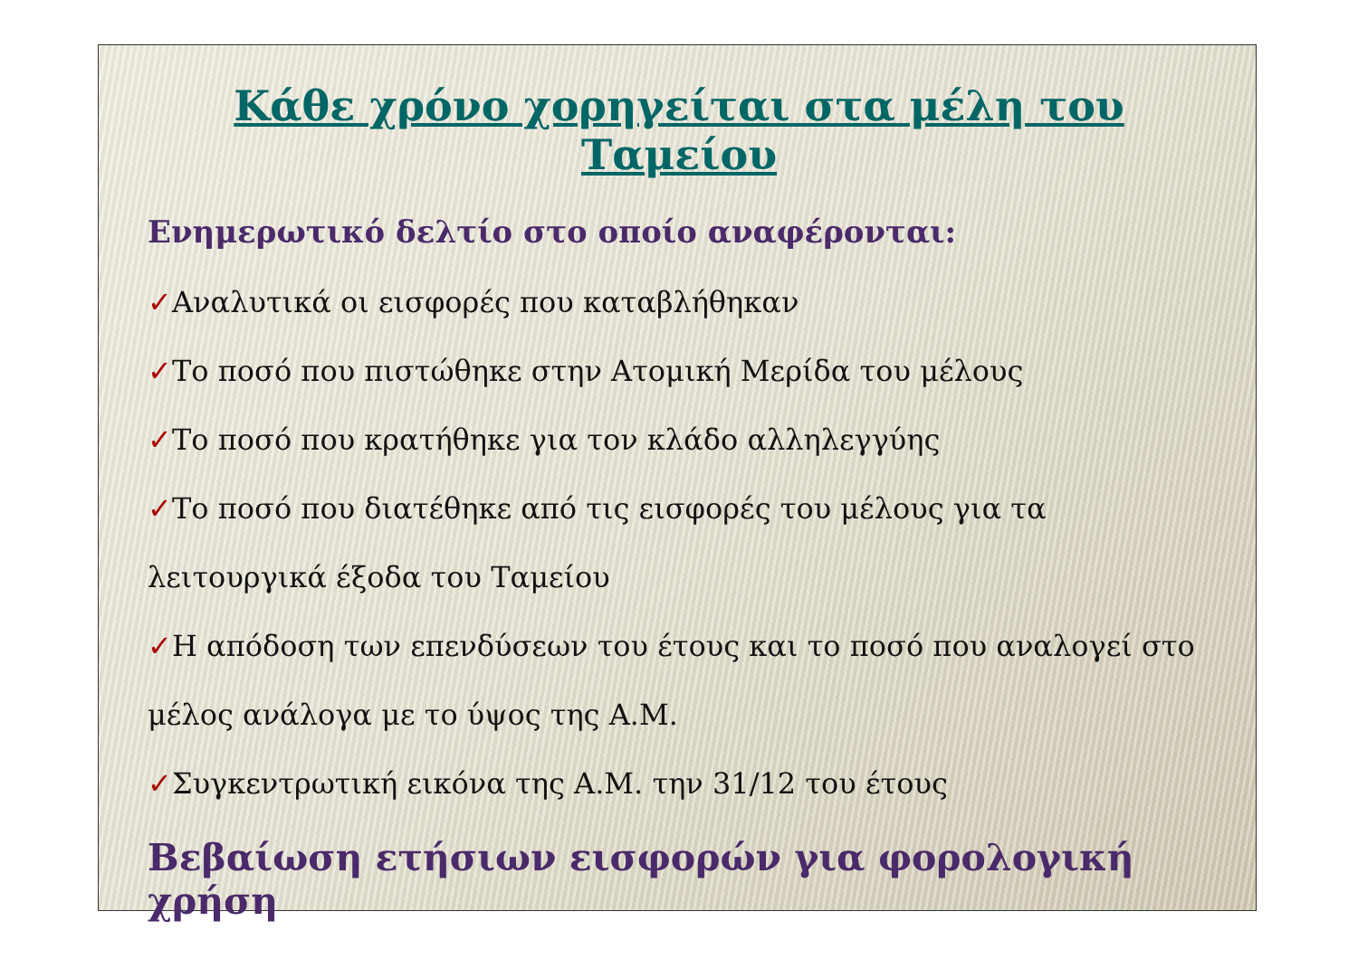Κάθε χρόνο χορηγείται στα μέλη του Ταμείου
Ενημερωτικό δελτίο στο οποίο αναφέρονται:
✓Αναλυτικά οι εισφορές που καταβλήθηκαν
✓Το ποσό που πιστώθηκε στην Ατομική Μερίδα του μέλους
✓Το ποσό που κρατήθηκε για τον κλάδο αλληλεγγύης
✓Το ποσό που διατέθηκε από τις εισφορές του μέλους για τα λειτουργικά έξοδα του Ταμείου
✓Η απόδοση των επενδύσεων του έτους και το ποσό που αναλογεί στο μέλος ανάλογα με το ύψος της Α.Μ.
✓Συγκεντρωτική εικόνα της Α.Μ. την 31/12 του έτους
Βεβαίωση ετήσιων εισφορών για φορολογική χρήση